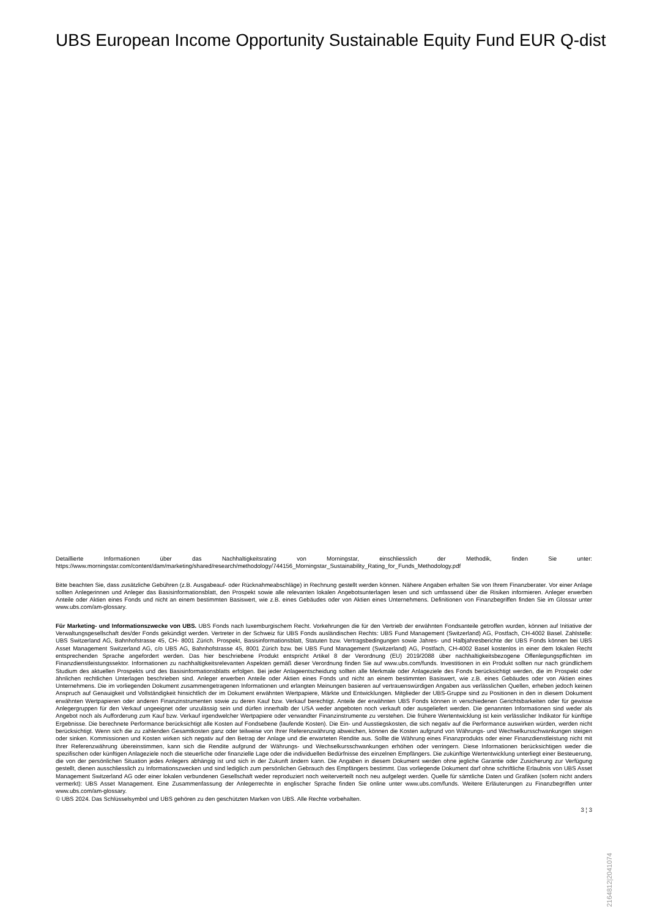UBS European Income Opportunity Sustainable Equity Fund EUR Q-dist
Detaillierte Informationen über das Nachhaltigkeitsrating von Morningstar, einschliesslich der Methodik, finden Sie unter: https://www.morningstar.com/content/dam/marketing/shared/research/methodology/744156_Morningstar_Sustainability_Rating_for_Funds_Methodology.pdf
Bitte beachten Sie, dass zusätzliche Gebühren (z.B. Ausgabeauf- oder Rücknahmeabschläge) in Rechnung gestellt werden können. Nähere Angaben erhalten Sie von Ihrem Finanzberater. Vor einer Anlage sollten Anlegerinnen und Anleger das Basisinformationsblatt, den Prospekt sowie alle relevanten lokalen Angebotsunterlagen lesen und sich umfassend über die Risiken informieren. Anleger erwerben Anteile oder Aktien eines Fonds und nicht an einem bestimmten Basiswert, wie z.B. eines Gebäudes oder von Aktien eines Unternehmens. Definitionen von Finanzbegriffen finden Sie im Glossar unter www.ubs.com/am-glossary.
Für Marketing- und Informationszwecke von UBS. UBS Fonds nach luxemburgischem Recht. Vorkehrungen die für den Vertrieb der erwähnten Fondsanteile getroffen wurden, können auf Initiative der Verwaltungsgesellschaft des/der Fonds gekündigt werden. Vertreter in der Schweiz für UBS Fonds ausländischen Rechts: UBS Fund Management (Switzerland) AG, Postfach, CH-4002 Basel. Zahlstelle: UBS Switzerland AG, Bahnhofstrasse 45, CH- 8001 Zürich. Prospekt, Basisinformationsblatt, Statuten bzw. Vertragsbedingungen sowie Jahres- und Halbjahresberichte der UBS Fonds können bei UBS Asset Management Switzerland AG, c/o UBS AG, Bahnhofstrasse 45, 8001 Zürich bzw. bei UBS Fund Management (Switzerland) AG, Postfach, CH-4002 Basel kostenlos in einer dem lokalen Recht entsprechenden Sprache angefordert werden. Das hier beschriebene Produkt entspricht Artikel 8 der Verordnung (EU) 2019/2088 über nachhaltigkeitsbezogene Offenlegungspflichten im Finanzdienstleistungssektor. Informationen zu nachhaltigkeitsrelevanten Aspekten gemäß dieser Verordnung finden Sie auf www.ubs.com/funds. Investitionen in ein Produkt sollten nur nach gründlichem Studium des aktuellen Prospekts und des Basisinformationsblatts erfolgen. Bei jeder Anlageentscheidung sollten alle Merkmale oder Anlageziele des Fonds berücksichtigt werden, die im Prospekt oder ähnlichen rechtlichen Unterlagen beschrieben sind. Anleger erwerben Anteile oder Aktien eines Fonds und nicht an einem bestimmten Basiswert, wie z.B. eines Gebäudes oder von Aktien eines Unternehmens. Die im vorliegenden Dokument zusammengetragenen Informationen und erlangten Meinungen basieren auf vertrauenswürdigen Angaben aus verlässlichen Quellen, erheben jedoch keinen Anspruch auf Genauigkeit und Vollständigkeit hinsichtlich der im Dokument erwähnten Wertpapiere, Märkte und Entwicklungen. Mitglieder der UBS-Gruppe sind zu Positionen in den in diesem Dokument erwähnten Wertpapieren oder anderen Finanzinstrumenten sowie zu deren Kauf bzw. Verkauf berechtigt. Anteile der erwähnten UBS Fonds können in verschiedenen Gerichtsbarkeiten oder für gewisse Anlegergruppen für den Verkauf ungeeignet oder unzulässig sein und dürfen innerhalb der USA weder angeboten noch verkauft oder ausgeliefert werden. Die genannten Informationen sind weder als Angebot noch als Aufforderung zum Kauf bzw. Verkauf irgendwelcher Wertpapiere oder verwandter Finanzinstrumente zu verstehen. Die frühere Wertentwicklung ist kein verlässlicher Indikator für künftige Ergebnisse. Die berechnete Performance berücksichtigt alle Kosten auf Fondsebene (laufende Kosten). Die Ein- und Ausstiegskosten, die sich negativ auf die Performance auswirken würden, werden nicht berücksichtigt. Wenn sich die zu zahlenden Gesamtkosten ganz oder teilweise von Ihrer Referenzwährung abweichen, können die Kosten aufgrund von Währungs- und Wechselkursschwankungen steigen oder sinken. Kommissionen und Kosten wirken sich negativ auf den Betrag der Anlage und die erwarteten Rendite aus. Sollte die Währung eines Finanzprodukts oder einer Finanzdienstleistung nicht mit Ihrer Referenzwährung übereinstimmen, kann sich die Rendite aufgrund der Währungs- und Wechselkursschwankungen erhöhen oder verringern. Diese Informationen berücksichtigen weder die spezifischen oder künftigen Anlageziele noch die steuerliche oder finanzielle Lage oder die individuellen Bedürfnisse des einzelnen Empfängers. Die zukünftige Wertentwicklung unterliegt einer Besteuerung, die von der persönlichen Situation jedes Anlegers abhängig ist und sich in der Zukunft ändern kann. Die Angaben in diesem Dokument werden ohne jegliche Garantie oder Zusicherung zur Verfügung gestellt, dienen ausschliesslich zu Informationszwecken und sind lediglich zum persönlichen Gebrauch des Empfängers bestimmt. Das vorliegende Dokument darf ohne schriftliche Erlaubnis von UBS Asset Management Switzerland AG oder einer lokalen verbundenen Gesellschaft weder reproduziert noch weiterverteilt noch neu aufgelegt werden. Quelle für sämtliche Daten und Grafiken (sofern nicht anders vermerkt): UBS Asset Management. Eine Zusammenfassung der Anlegerrechte in englischer Sprache finden Sie online unter www.ubs.com/funds. Weitere Erläuterungen zu Finanzbegriffen unter www.ubs.com/am-glossary.
© UBS 2024. Das Schlüsselsymbol und UBS gehören zu den geschützten Marken von UBS. Alle Rechte vorbehalten.
3 ¦ 3
2164812|2041074